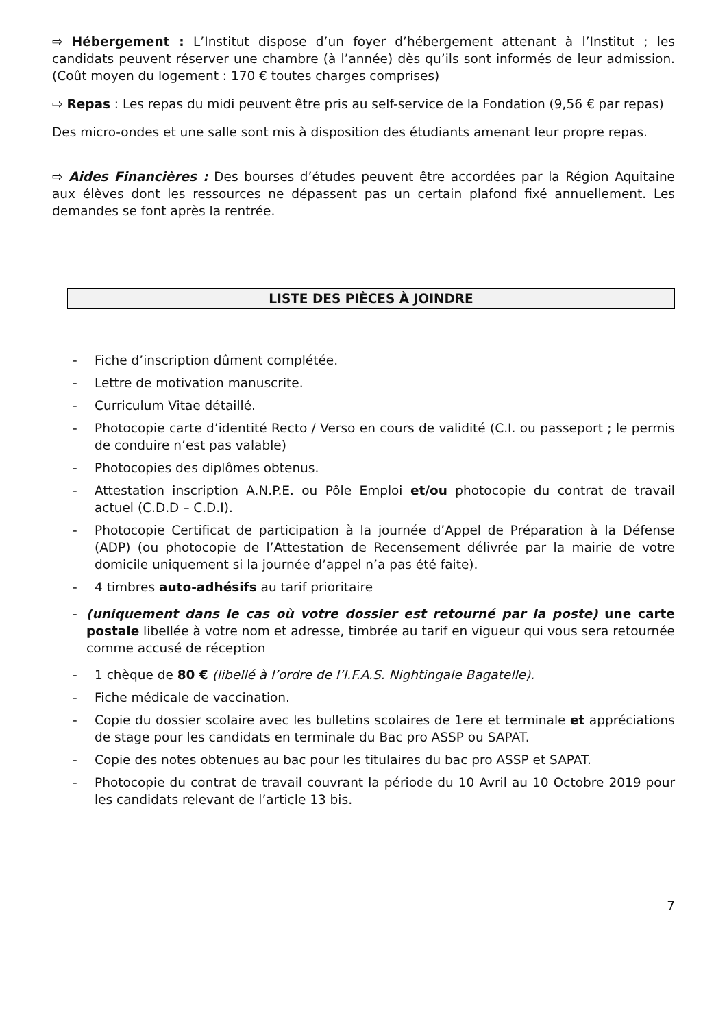⇨ Hébergement : L’Institut dispose d’un foyer d’hébergement attenant à l’Institut ; les candidats peuvent réserver une chambre (à l’année) dès qu’ils sont informés de leur admission. (Coût moyen du logement : 170 € toutes charges comprises)
⇨ Repas : Les repas du midi peuvent être pris au self-service de la Fondation (9,56 € par repas)
Des micro-ondes et une salle sont mis à disposition des étudiants amenant leur propre repas.
⇨ Aides Financières : Des bourses d’études peuvent être accordées par la Région Aquitaine aux élèves dont les ressources ne dépassent pas un certain plafond fixé annuellement. Les demandes se font après la rentrée.
LISTE DES PIÈCES À JOINDRE
- Fiche d’inscription dûment complétée.
- Lettre de motivation manuscrite.
- Curriculum Vitae détaillé.
- Photocopie carte d’identité Recto / Verso en cours de validité (C.I. ou passeport ; le permis de conduire n’est pas valable)
- Photocopies des diplômes obtenus.
- Attestation inscription A.N.P.E. ou Pôle Emploi et/ou photocopie du contrat de travail actuel (C.D.D – C.D.I).
- Photocopie Certificat de participation à la journée d’Appel de Préparation à la Défense (ADP) (ou photocopie de l’Attestation de Recensement délivrée par la mairie de votre domicile uniquement si la journée d’appel n’a pas été faite).
- 4 timbres auto-adhésifs au tarif prioritaire
- (uniquement dans le cas où votre dossier est retourné par la poste) une carte postale libellée à votre nom et adresse, timbrée au tarif en vigueur qui vous sera retournée comme accusé de réception
- 1 chèque de 80 € (libellé à l’ordre de l’I.F.A.S. Nightingale Bagatelle).
- Fiche médicale de vaccination.
- Copie du dossier scolaire avec les bulletins scolaires de 1ere et terminale et appréciations de stage pour les candidats en terminale du Bac pro ASSP ou SAPAT.
- Copie des notes obtenues au bac pour les titulaires du bac pro ASSP et SAPAT.
- Photocopie du contrat de travail couvrant la période du 10 Avril au 10 Octobre 2019 pour les candidats relevant de l’article 13 bis.
7